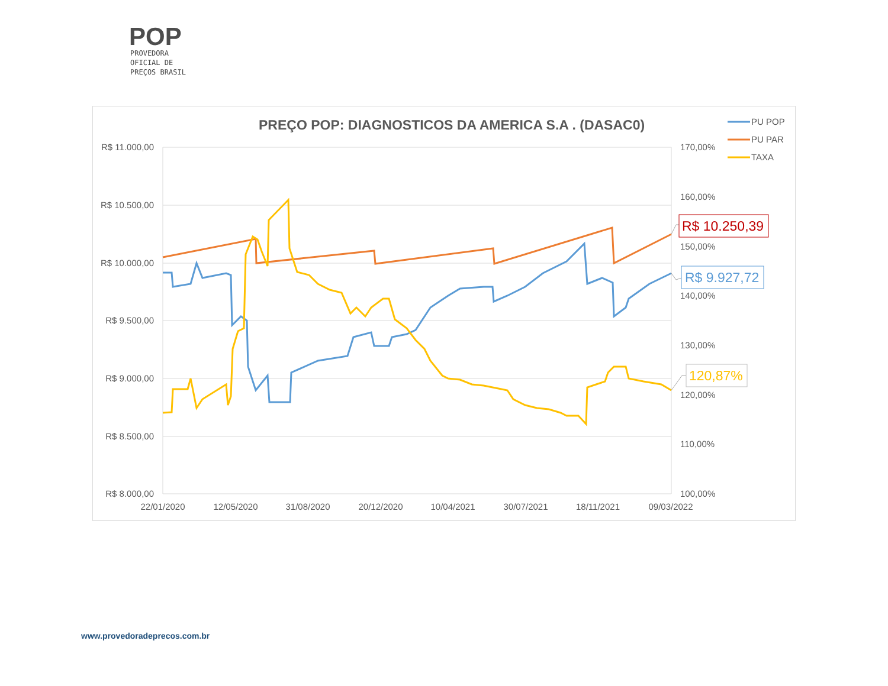POP
PROVEDORA
OFICIAL DE
PREÇOS BRASIL
PREÇO POP: DIAGNOSTICOS DA AMERICA S.A . (DASAC0)
R$ 11.000,00
R$ 10.500,00
R$ 10.000,00
R$ 9.500,00
R$ 9.000,00
R$ 8.500,00
R$ 8.000,00
170,00%
160,00%
150,00%
140,00%
130,00%
120,00%
110,00%
100,00%
22/01/2020
12/05/2020
31/08/2020
20/12/2020
10/04/2021
30/07/2021
18/11/2021
09/03/2022
PU POP
PU PAR
TAXA
R$ 10.250,39
R$ 9.927,72
120,87%
www.provedoradeprecos.com.br